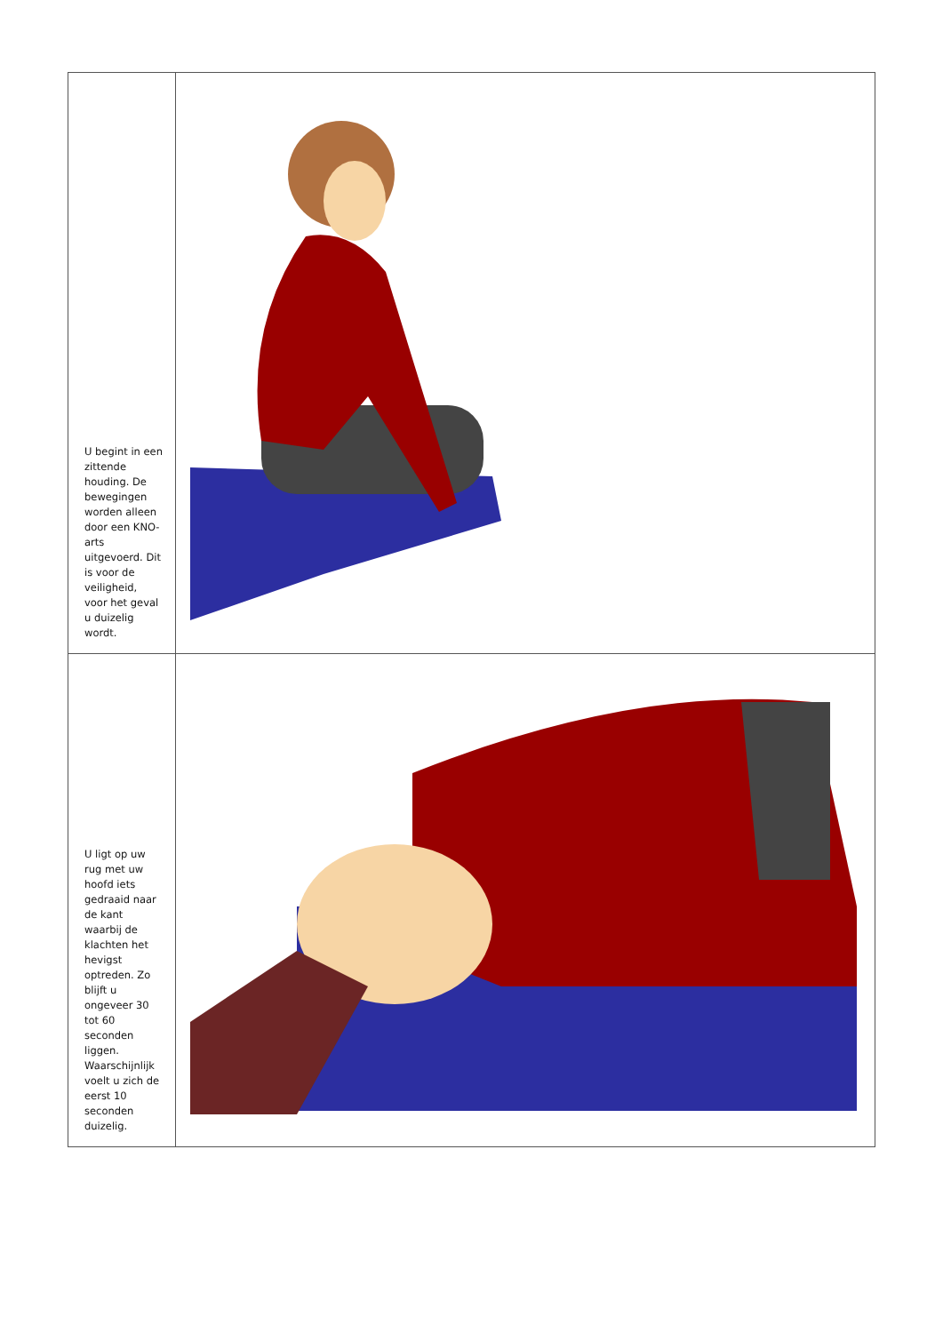| U begint in een zittende houding. De bewegingen worden alleen door een KNO-arts uitgevoerd. Dit is voor de veiligheid, voor het geval u duizelig wordt. | |
| U ligt op uw rug met uw hoofd iets gedraaid naar de kant waarbij de klachten het hevigst optreden. Zo blijft u ongeveer 30 tot 60 seconden liggen. Waarschijnlijk voelt u zich de eerst 10 seconden duizelig. | |